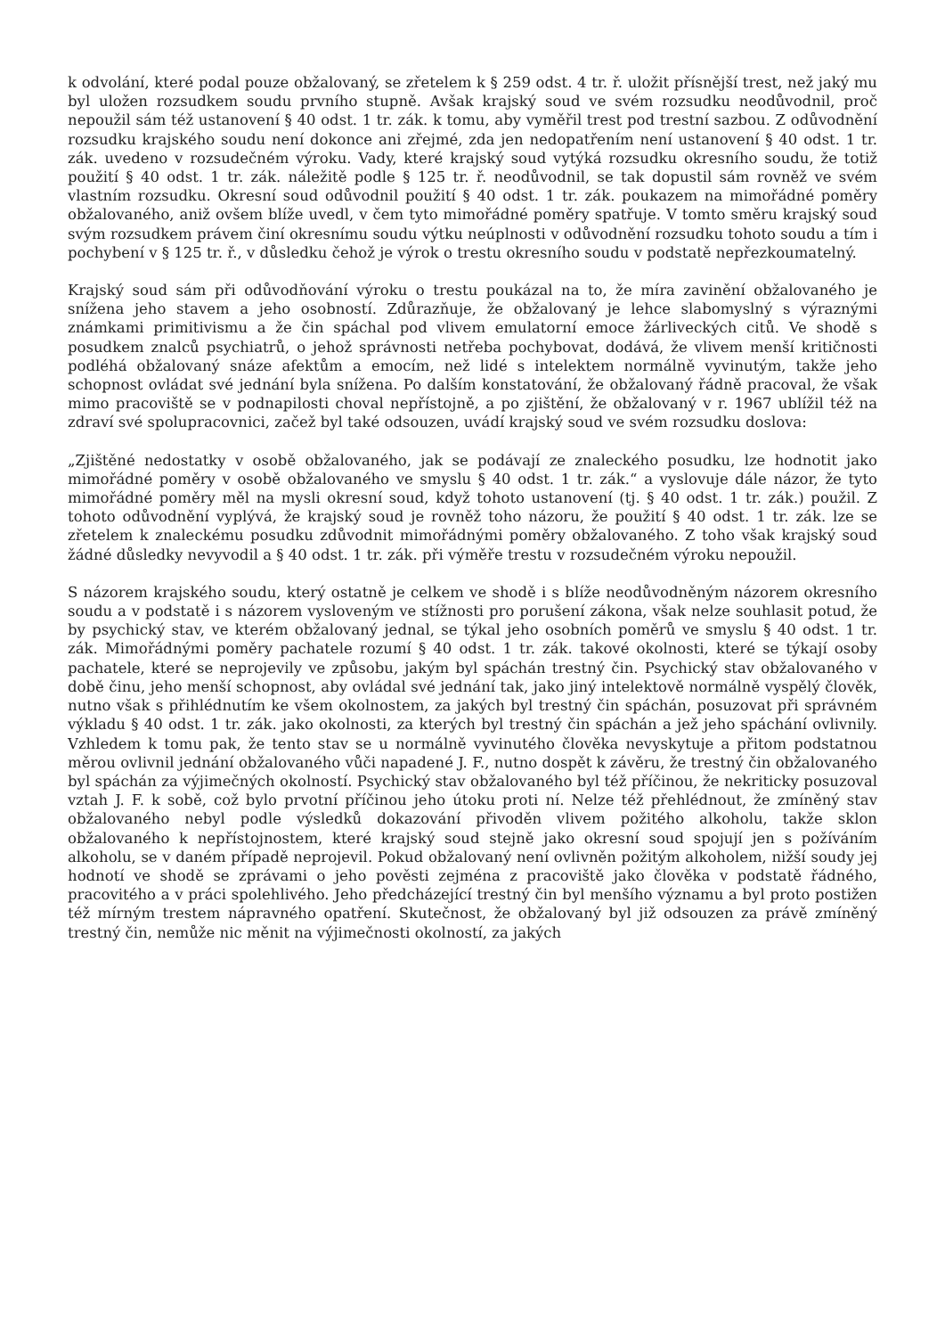k odvolání, které podal pouze obžalovaný, se zřetelem k § 259 odst. 4 tr. ř. uložit přísnější trest, než jaký mu byl uložen rozsudkem soudu prvního stupně. Avšak krajský soud ve svém rozsudku neodůvodnil, proč nepoužil sám též ustanovení § 40 odst. 1 tr. zák. k tomu, aby vyměřil trest pod trestní sazbou. Z odůvodnění rozsudku krajského soudu není dokonce ani zřejmé, zda jen nedopatřením není ustanovení § 40 odst. 1 tr. zák. uvedeno v rozsudečném výroku. Vady, které krajský soud vytýká rozsudku okresního soudu, že totiž použití § 40 odst. 1 tr. zák. náležitě podle § 125 tr. ř. neodůvodnil, se tak dopustil sám rovněž ve svém vlastním rozsudku. Okresní soud odůvodnil použití § 40 odst. 1 tr. zák. poukazem na mimořádné poměry obžalovaného, aniž ovšem blíže uvedl, v čem tyto mimořádné poměry spatřuje. V tomto směru krajský soud svým rozsudkem právem činí okresnímu soudu výtku neúplnosti v odůvodnění rozsudku tohoto soudu a tím i pochybení v § 125 tr. ř., v důsledku čehož je výrok o trestu okresního soudu v podstatě nepřezkoumatelný.
Krajský soud sám při odůvodňování výroku o trestu poukázal na to, že míra zavinění obžalovaného je snížena jeho stavem a jeho osobností. Zdůrazňuje, že obžalovaný je lehce slabomyslný s výraznými známkami primitivismu a že čin spáchal pod vlivem emulatorní emoce žárliveckých citů. Ve shodě s posudkem znalců psychiatrů, o jehož správnosti netřeba pochybovat, dodává, že vlivem menší kritičnosti podléhá obžalovaný snáze afektům a emocím, než lidé s intelektem normálně vyvinutým, takže jeho schopnost ovládat své jednání byla snížena. Po dalším konstatování, že obžalovaný řádně pracoval, že však mimo pracoviště se v podnapilosti choval nepřístojně, a po zjištění, že obžalovaný v r. 1967 ublížil též na zdraví své spolupracovnici, začež byl také odsouzen, uvádí krajský soud ve svém rozsudku doslova:
„Zjištěné nedostatky v osobě obžalovaného, jak se podávají ze znaleckého posudku, lze hodnotit jako mimořádné poměry v osobě obžalovaného ve smyslu § 40 odst. 1 tr. zák.“ a vyslovuje dále názor, že tyto mimořádné poměry měl na mysli okresní soud, když tohoto ustanovení (tj. § 40 odst. 1 tr. zák.) použil. Z tohoto odůvodnění vyplývá, že krajský soud je rovněž toho názoru, že použití § 40 odst. 1 tr. zák. lze se zřetelem k znaleckému posudku zdůvodnit mimořádnými poměry obžalovaného. Z toho však krajský soud žádné důsledky nevyvodil a § 40 odst. 1 tr. zák. při výměře trestu v rozsudečném výroku nepoužil.
S názorem krajského soudu, který ostatně je celkem ve shodě i s blíže neodůvodněným názorem okresního soudu a v podstatě i s názorem vysloveným ve stížnosti pro porušení zákona, však nelze souhlasit potud, že by psychický stav, ve kterém obžalovaný jednal, se týkal jeho osobních poměrů ve smyslu § 40 odst. 1 tr. zák. Mimořádnými poměry pachatele rozumí § 40 odst. 1 tr. zák. takové okolnosti, které se týkají osoby pachatele, které se neprojevily ve způsobu, jakým byl spáchán trestný čin. Psychický stav obžalovaného v době činu, jeho menší schopnost, aby ovládal své jednání tak, jako jiný intelektově normálně vyspělý člověk, nutno však s přihlédnutím ke všem okolnostem, za jakých byl trestný čin spáchán, posuzovat při správném výkladu § 40 odst. 1 tr. zák. jako okolnosti, za kterých byl trestný čin spáchán a jež jeho spáchání ovlivnily. Vzhledem k tomu pak, že tento stav se u normálně vyvinutého člověka nevyskytuje a přitom podstatnou měrou ovlivnil jednání obžalovaného vůči napadené J. F., nutno dospět k závěru, že trestný čin obžalovaného byl spáchán za výjimečných okolností. Psychický stav obžalovaného byl též příčinou, že nekriticky posuzoval vztah J. F. k sobě, což bylo prvotní příčinou jeho útoku proti ní. Nelze též přehlédnout, že zmíněný stav obžalovaného nebyl podle výsledků dokazování přivoděn vlivem požitého alkoholu, takže sklon obžalovaného k nepřístojnostem, které krajský soud stejně jako okresní soud spojují jen s požíváním alkoholu, se v daném případě neprojevil. Pokud obžalovaný není ovlivněn požitým alkoholem, nižší soudy jej hodnotí ve shodě se zprávami o jeho pověsti zejména z pracoviště jako člověka v podstatě řádného, pracovitého a v práci spolehlivého. Jeho předcházející trestný čin byl menšího významu a byl proto postižen též mírným trestem nápravného opatření. Skutečnost, že obžalovaný byl již odsouzen za právě zmíněný trestný čin, nemůže nic měnit na výjimečnosti okolností, za jakých